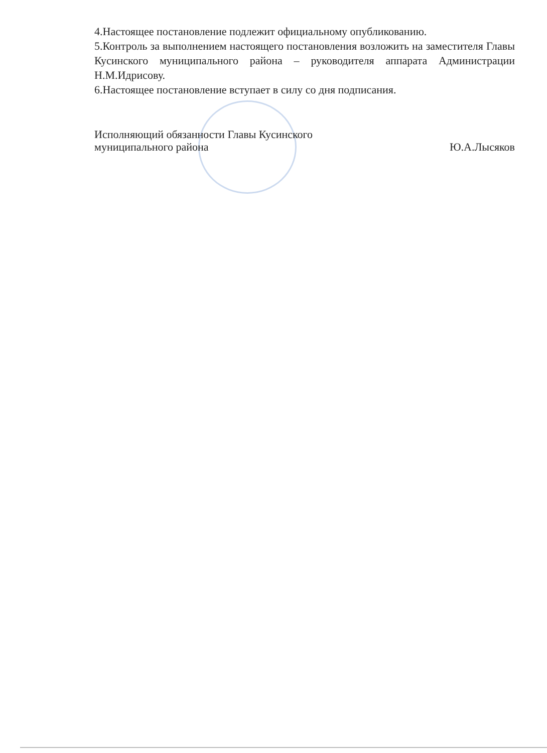4.Настоящее постановление подлежит официальному опубликованию.
5.Контроль за выполнением настоящего постановления возложить на заместителя Главы Кусинского муниципального района – руководителя аппарата Администрации Н.М.Идрисову.
6.Настоящее постановление вступает в силу со дня подписания.
Исполняющий обязанности Главы Кусинского
муниципального района
Ю.А.Лысяков